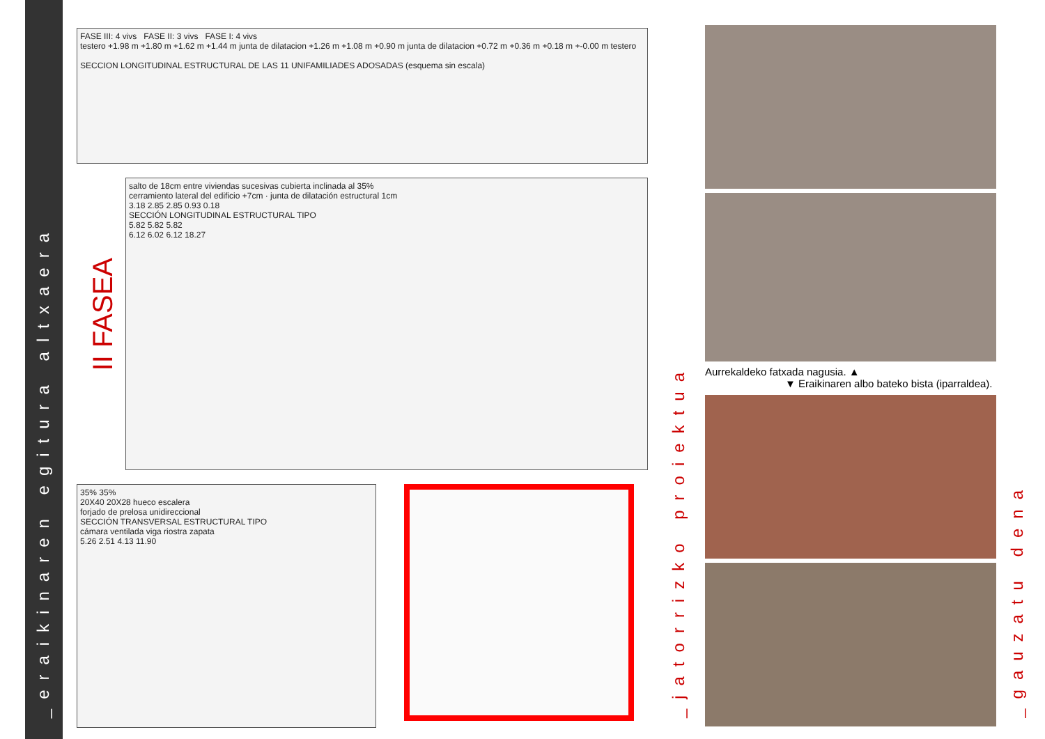_eraikinaren egitura altxaera
FASE III: 4 vivs FASE II: 3 vivs FASE I: 4 vivs
testero +1.98 m +1.80 m +1.62 m +1.44 m junta de dilatacion +1.26 m +1.08 m +0.90 m junta de dilatacion +0.72 m +0.36 m +0.18 m +-0.00 m testero
SECCION LONGITUDINAL ESTRUCTURAL DE LAS 11 UNIFAMILIADES ADOSADAS (esquema sin escala)
salto de 18cm entre viviendas sucesivas cubierta inclinada al 35%
cerramiento lateral del edificio +7cm · junta de dilatación estructural 1cm
3.18 2.85 2.85 0.93 0.18
SECCIÓN LONGITUDINAL ESTRUCTURAL TIPO
5.82 5.82 5.82
6.12 6.02 6.12 18.27
35% 35%
20X40 20X28 hueco escalera
forjado de prelosa unidireccional
SECCIÓN TRANSVERSAL ESTRUCTURAL TIPO
cámara ventilada viga riostra zapata
5.26 2.51 4.13 11.90
II FASEA
_jatorrizko proiektua
Aurrekaldeko fatxada nagusia. ▲
▼ Eraikinaren albo bateko bista (iparraldea).
_gauzatu dena